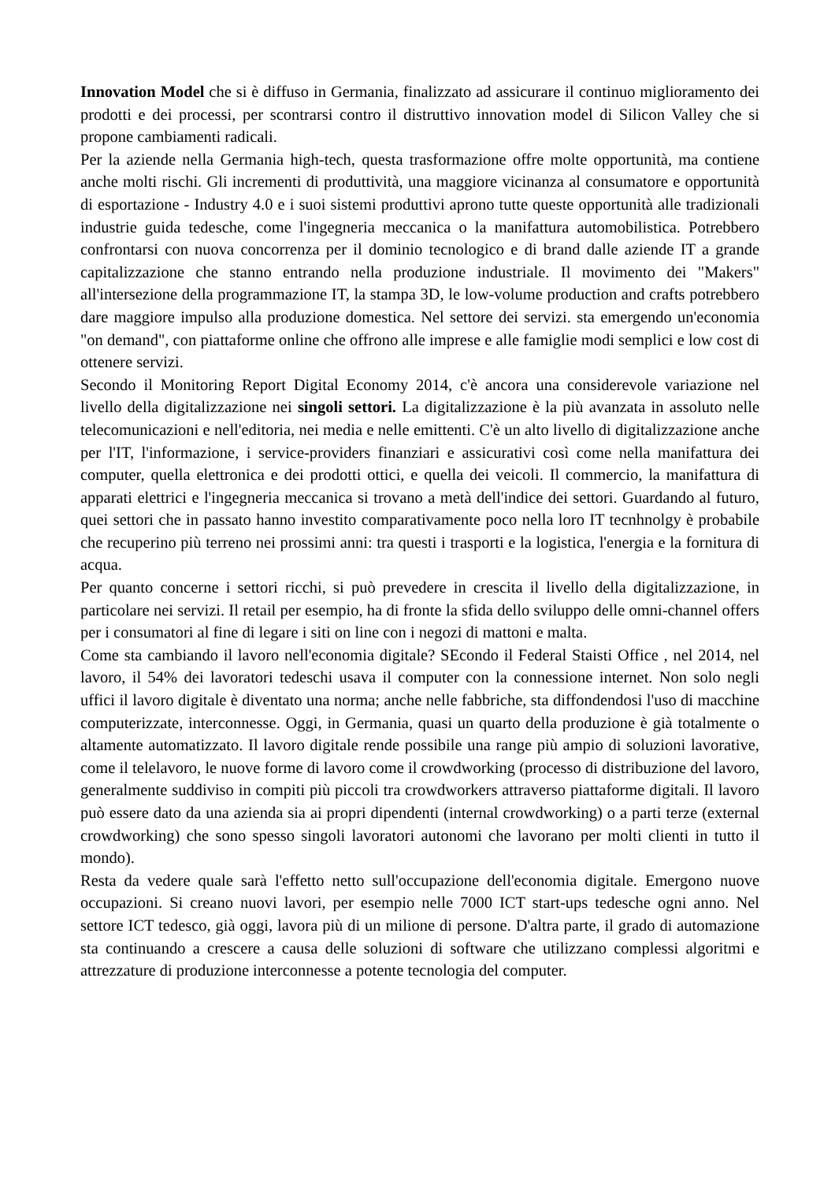Innovation Model che si è diffuso in Germania, finalizzato ad assicurare il continuo miglioramento dei prodotti e dei processi, per scontrarsi contro il distruttivo innovation model di Silicon Valley che si propone cambiamenti radicali.
Per la aziende nella Germania high-tech, questa trasformazione offre molte opportunità, ma contiene anche molti rischi. Gli incrementi di produttività, una maggiore vicinanza al consumatore e opportunità di esportazione - Industry 4.0 e i suoi sistemi produttivi aprono tutte queste opportunità alle tradizionali industrie guida tedesche, come l'ingegneria meccanica o la manifattura automobilistica. Potrebbero confrontarsi con nuova concorrenza per il dominio tecnologico e di brand dalle aziende IT a grande capitalizzazione che stanno entrando nella produzione industriale. Il movimento dei "Makers" all'intersezione della programmazione IT, la stampa 3D, le low-volume production and crafts potrebbero dare maggiore impulso alla produzione domestica. Nel settore dei servizi. sta emergendo un'economia "on demand", con piattaforme online che offrono alle imprese e alle famiglie modi semplici e low cost di ottenere servizi.
Secondo il Monitoring Report Digital Economy 2014, c'è ancora una considerevole variazione nel livello della digitalizzazione nei singoli settori. La digitalizzazione è la più avanzata in assoluto nelle telecomunicazioni e nell'editoria, nei media e nelle emittenti. C'è un alto livello di digitalizzazione anche per l'IT, l'informazione, i service-providers finanziari e assicurativi così come nella manifattura dei computer, quella elettronica e dei prodotti ottici, e quella dei veicoli. Il commercio, la manifattura di apparati elettrici e l'ingegneria meccanica si trovano a metà dell'indice dei settori. Guardando al futuro, quei settori che in passato hanno investito comparativamente poco nella loro IT tecnhnolgy è probabile che recuperino più terreno nei prossimi anni: tra questi i trasporti e la logistica, l'energia e la fornitura di acqua.
Per quanto concerne i settori ricchi, si può prevedere in crescita il livello della digitalizzazione, in particolare nei servizi. Il retail per esempio, ha di fronte la sfida dello sviluppo delle omni-channel offers per i consumatori al fine di legare i siti on line con i negozi di mattoni e malta.
Come sta cambiando il lavoro nell'economia digitale? SEcondo il Federal Staisti Office , nel 2014, nel lavoro, il 54% dei lavoratori tedeschi usava il computer con la connessione internet. Non solo negli uffici il lavoro digitale è diventato una norma; anche nelle fabbriche, sta diffondendosi l'uso di macchine computerizzate, interconnesse. Oggi, in Germania, quasi un quarto della produzione è già totalmente o altamente automatizzato. Il lavoro digitale rende possibile una range più ampio di soluzioni lavorative, come il telelavoro, le nuove forme di lavoro come il crowdworking (processo di distribuzione del lavoro, generalmente suddiviso in compiti più piccoli tra crowdworkers attraverso piattaforme digitali. Il lavoro può essere dato da una azienda sia ai propri dipendenti (internal crowdworking) o a parti terze (external crowdworking) che sono spesso singoli lavoratori autonomi che lavorano per molti clienti in tutto il mondo).
Resta da vedere quale sarà l'effetto netto sull'occupazione dell'economia digitale. Emergono nuove occupazioni. Si creano nuovi lavori, per esempio nelle 7000 ICT start-ups tedesche ogni anno. Nel settore ICT tedesco, già oggi, lavora più di un milione di persone. D'altra parte, il grado di automazione sta continuando a crescere a causa delle soluzioni di software che utilizzano complessi algoritmi e attrezzature di produzione interconnesse a potente tecnologia del computer.